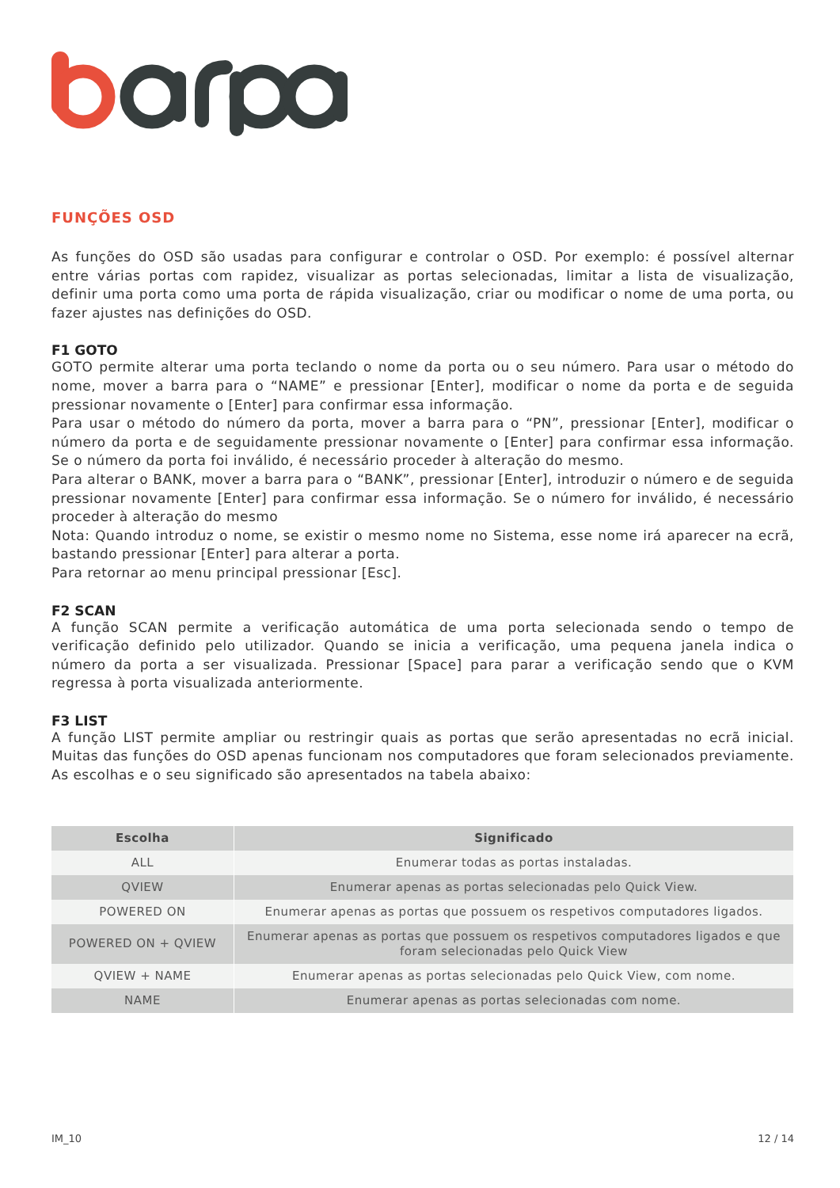FUNÇÕES OSD
As funções do OSD são usadas para configurar e controlar o OSD. Por exemplo: é possível alternar entre várias portas com rapidez, visualizar as portas selecionadas, limitar a lista de visualização, definir uma porta como uma porta de rápida visualização, criar ou modificar o nome de uma porta, ou fazer ajustes nas definições do OSD.
F1 GOTO
GOTO permite alterar uma porta teclando o nome da porta ou o seu número. Para usar o método do nome, mover a barra para o “NAME” e pressionar [Enter], modificar o nome da porta e de seguida pressionar novamente o [Enter] para confirmar essa informação.
Para usar o método do número da porta, mover a barra para o “PN”, pressionar [Enter], modificar o número da porta e de seguidamente pressionar novamente o [Enter] para confirmar essa informação. Se o número da porta foi inválido, é necessário proceder à alteração do mesmo.
Para alterar o BANK, mover a barra para o “BANK”, pressionar [Enter], introduzir o número e de seguida pressionar novamente [Enter] para confirmar essa informação. Se o número for inválido, é necessário proceder à alteração do mesmo
Nota: Quando introduz o nome, se existir o mesmo nome no Sistema, esse nome irá aparecer na ecrã, bastando pressionar [Enter] para alterar a porta.
Para retornar ao menu principal pressionar [Esc].
F2 SCAN
A função SCAN permite a verificação automática de uma porta selecionada sendo o tempo de verificação definido pelo utilizador. Quando se inicia a verificação, uma pequena janela indica o número da porta a ser visualizada. Pressionar [Space] para parar a verificação sendo que o KVM regressa à porta visualizada anteriormente.
F3 LIST
A função LIST permite ampliar ou restringir quais as portas que serão apresentadas no ecrã inicial. Muitas das funções do OSD apenas funcionam nos computadores que foram selecionados previamente. As escolhas e o seu significado são apresentados na tabela abaixo:
| Escolha | Significado |
| --- | --- |
| ALL | Enumerar todas as portas instaladas. |
| QVIEW | Enumerar apenas as portas selecionadas pelo Quick View. |
| POWERED ON | Enumerar apenas as portas que possuem os respetivos computadores ligados. |
| POWERED ON + QVIEW | Enumerar apenas as portas que possuem os respetivos computadores ligados e que foram selecionadas pelo Quick View |
| QVIEW + NAME | Enumerar apenas as portas selecionadas pelo Quick View, com nome. |
| NAME | Enumerar apenas as portas selecionadas com nome. |
IM_10 12 / 14